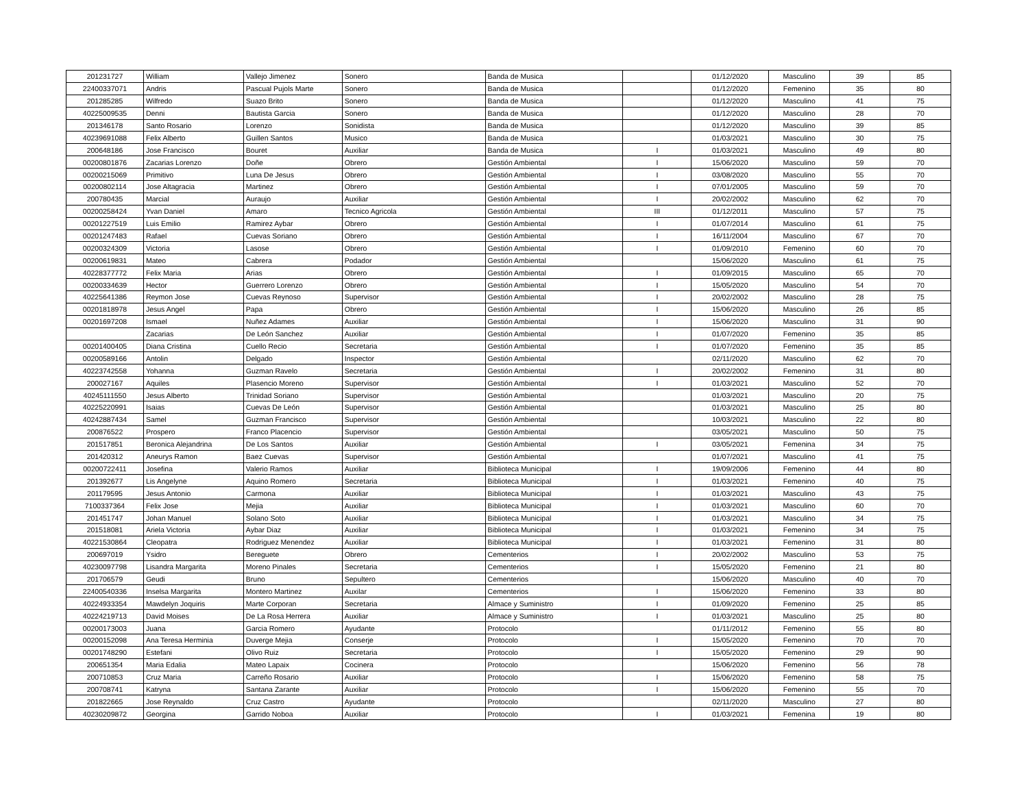| 201231727 | William | Vallejo Jimenez | Sonero | Banda de Musica | | 01/12/2020 | Masculino | 39 | 85 |
| 22400337071 | Andris | Pascual Pujols Marte | Sonero | Banda de Musica | | 01/12/2020 | Femenino | 35 | 80 |
| 201285285 | Wilfredo | Suazo Brito | Sonero | Banda de Musica | | 01/12/2020 | Masculino | 41 | 75 |
| 40225009535 | Denni | Bautista Garcia | Sonero | Banda de Musica | | 01/12/2020 | Masculino | 28 | 70 |
| 201346178 | Santo Rosario | Lorenzo | Sonidista | Banda de Musica | | 01/12/2020 | Masculino | 39 | 85 |
| 40239691088 | Felix Alberto | Guillen Santos | Musico | Banda de Musica | | 01/03/2021 | Masculino | 30 | 75 |
| 200648186 | Jose Francisco | Bouret | Auxiliar | Banda de Musica | I | 01/03/2021 | Masculino | 49 | 80 |
| 00200801876 | Zacarias Lorenzo | Doñe | Obrero | Gestión Ambiental | I | 15/06/2020 | Masculino | 59 | 70 |
| 00200215069 | Primitivo | Luna De Jesus | Obrero | Gestión Ambiental | I | 03/08/2020 | Masculino | 55 | 70 |
| 00200802114 | Jose Altagracia | Martinez | Obrero | Gestión Ambiental | I | 07/01/2005 | Masculino | 59 | 70 |
| 200780435 | Marcial | Auraujo | Auxiliar | Gestión Ambiental | I | 20/02/2002 | Masculino | 62 | 70 |
| 00200258424 | Yvan Daniel | Amaro | Tecnico Agricola | Gestión Ambiental | III | 01/12/2011 | Masculino | 57 | 75 |
| 00201227519 | Luis Emilio | Ramirez Aybar | Obrero | Gestión Ambiental | I | 01/07/2014 | Masculino | 61 | 75 |
| 00201247483 | Rafael | Cuevas Soriano | Obrero | Gestión Ambiental | I | 16/11/2004 | Masculino | 67 | 70 |
| 00200324309 | Victoria | Lasose | Obrero | Gestión Ambiental | I | 01/09/2010 | Femenino | 60 | 70 |
| 00200619831 | Mateo | Cabrera | Podador | Gestión Ambiental | | 15/06/2020 | Masculino | 61 | 75 |
| 40228377772 | Felix Maria | Arias | Obrero | Gestión Ambiental | I | 01/09/2015 | Masculino | 65 | 70 |
| 00200334639 | Hector | Guerrero Lorenzo | Obrero | Gestión Ambiental | I | 15/05/2020 | Masculino | 54 | 70 |
| 40225641386 | Reymon Jose | Cuevas Reynoso | Supervisor | Gestión Ambiental | I | 20/02/2002 | Masculino | 28 | 75 |
| 00201818978 | Jesus Angel | Papa | Obrero | Gestión Ambiental | I | 15/06/2020 | Masculino | 26 | 85 |
| 00201697208 | Ismael | Nuñez Adames | Auxiliar | Gestión Ambiental | I | 15/06/2020 | Masculino | 31 | 90 |
| | Zacarias | De León Sanchez | Auxiliar | Gestión Ambiental | I | 01/07/2020 | Femenino | 35 | 85 |
| 00201400405 | Diana Cristina | Cuello Recio | Secretaria | Gestión Ambiental | I | 01/07/2020 | Femenino | 35 | 85 |
| 00200589166 | Antolin | Delgado | Inspector | Gestión Ambiental | | 02/11/2020 | Masculino | 62 | 70 |
| 40223742558 | Yohanna | Guzman Ravelo | Secretaria | Gestión Ambiental | I | 20/02/2002 | Femenino | 31 | 80 |
| 200027167 | Aquiles | Plasencio Moreno | Supervisor | Gestión Ambiental | I | 01/03/2021 | Masculino | 52 | 70 |
| 40245111550 | Jesus Alberto | Trinidad Soriano | Supervisor | Gestión Ambiental | | 01/03/2021 | Masculino | 20 | 75 |
| 40225220991 | Isaias | Cuevas De León | Supervisor | Gestión Ambiental | | 01/03/2021 | Masculino | 25 | 80 |
| 40242887434 | Samel | Guzman Francisco | Supervisor | Gestión Ambiental | | 10/03/2021 | Masculino | 22 | 80 |
| 200876522 | Prospero | Franco Placencio | Supervisor | Gestión Ambiental | | 03/05/2021 | Masculino | 50 | 75 |
| 201517851 | Beronica Alejandrina | De Los Santos | Auxiliar | Gestión Ambiental | I | 03/05/2021 | Femenina | 34 | 75 |
| 201420312 | Aneurys Ramon | Baez Cuevas | Supervisor | Gestión Ambiental | | 01/07/2021 | Masculino | 41 | 75 |
| 00200722411 | Josefina | Valerio Ramos | Auxiliar | Biblioteca Municipal | I | 19/09/2006 | Femenino | 44 | 80 |
| 201392677 | Lis Angelyne | Aquino Romero | Secretaria | Biblioteca Municipal | I | 01/03/2021 | Femenino | 40 | 75 |
| 201179595 | Jesus Antonio | Carmona | Auxiliar | Biblioteca Municipal | I | 01/03/2021 | Masculino | 43 | 75 |
| 7100337364 | Felix Jose | Mejia | Auxiliar | Biblioteca Municipal | I | 01/03/2021 | Masculino | 60 | 70 |
| 201451747 | Johan Manuel | Solano Soto | Auxiliar | Biblioteca Municipal | I | 01/03/2021 | Masculino | 34 | 75 |
| 201518081 | Ariela Victoria | Aybar Diaz | Auxiliar | Biblioteca Municipal | I | 01/03/2021 | Femenino | 34 | 75 |
| 40221530864 | Cleopatra | Rodriguez Menendez | Auxiliar | Biblioteca Municipal | I | 01/03/2021 | Femenino | 31 | 80 |
| 200697019 | Ysidro | Bereguete | Obrero | Cementerios | I | 20/02/2002 | Masculino | 53 | 75 |
| 40230097798 | Lisandra Margarita | Moreno Pinales | Secretaria | Cementerios | I | 15/05/2020 | Femenino | 21 | 80 |
| 201706579 | Geudi | Bruno | Sepultero | Cementerios | | 15/06/2020 | Masculino | 40 | 70 |
| 22400540336 | Inselsa Margarita | Montero Martinez | Auxilar | Cementerios | I | 15/06/2020 | Femenino | 33 | 80 |
| 40224933354 | Mawdelyn Joquiris | Marte Corporan | Secretaria | Almace y Suministro | I | 01/09/2020 | Femenino | 25 | 85 |
| 40224219713 | David Moises | De La Rosa Herrera | Auxiliar | Almace y Suministro | I | 01/03/2021 | Masculino | 25 | 80 |
| 00200173003 | Juana | Garcia Romero | Ayudante | Protocolo | | 01/11/2012 | Femenino | 55 | 80 |
| 00200152098 | Ana Teresa Herminia | Duverge Mejia | Conserje | Protocolo | I | 15/05/2020 | Femenino | 70 | 70 |
| 00201748290 | Estefani | Olivo Ruiz | Secretaria | Protocolo | I | 15/05/2020 | Femenino | 29 | 90 |
| 200651354 | Maria Edalia | Mateo Lapaix | Cocinera | Protocolo | | 15/06/2020 | Femenino | 56 | 78 |
| 200710853 | Cruz Maria | Carreño Rosario | Auxiliar | Protocolo | I | 15/06/2020 | Femenino | 58 | 75 |
| 200708741 | Katryna | Santana Zarante | Auxiliar | Protocolo | I | 15/06/2020 | Femenino | 55 | 70 |
| 201822665 | Jose Reynaldo | Cruz Castro | Ayudante | Protocolo | | 02/11/2020 | Masculino | 27 | 80 |
| 40230209872 | Georgina | Garrido Noboa | Auxiliar | Protocolo | I | 01/03/2021 | Femenina | 19 | 80 |